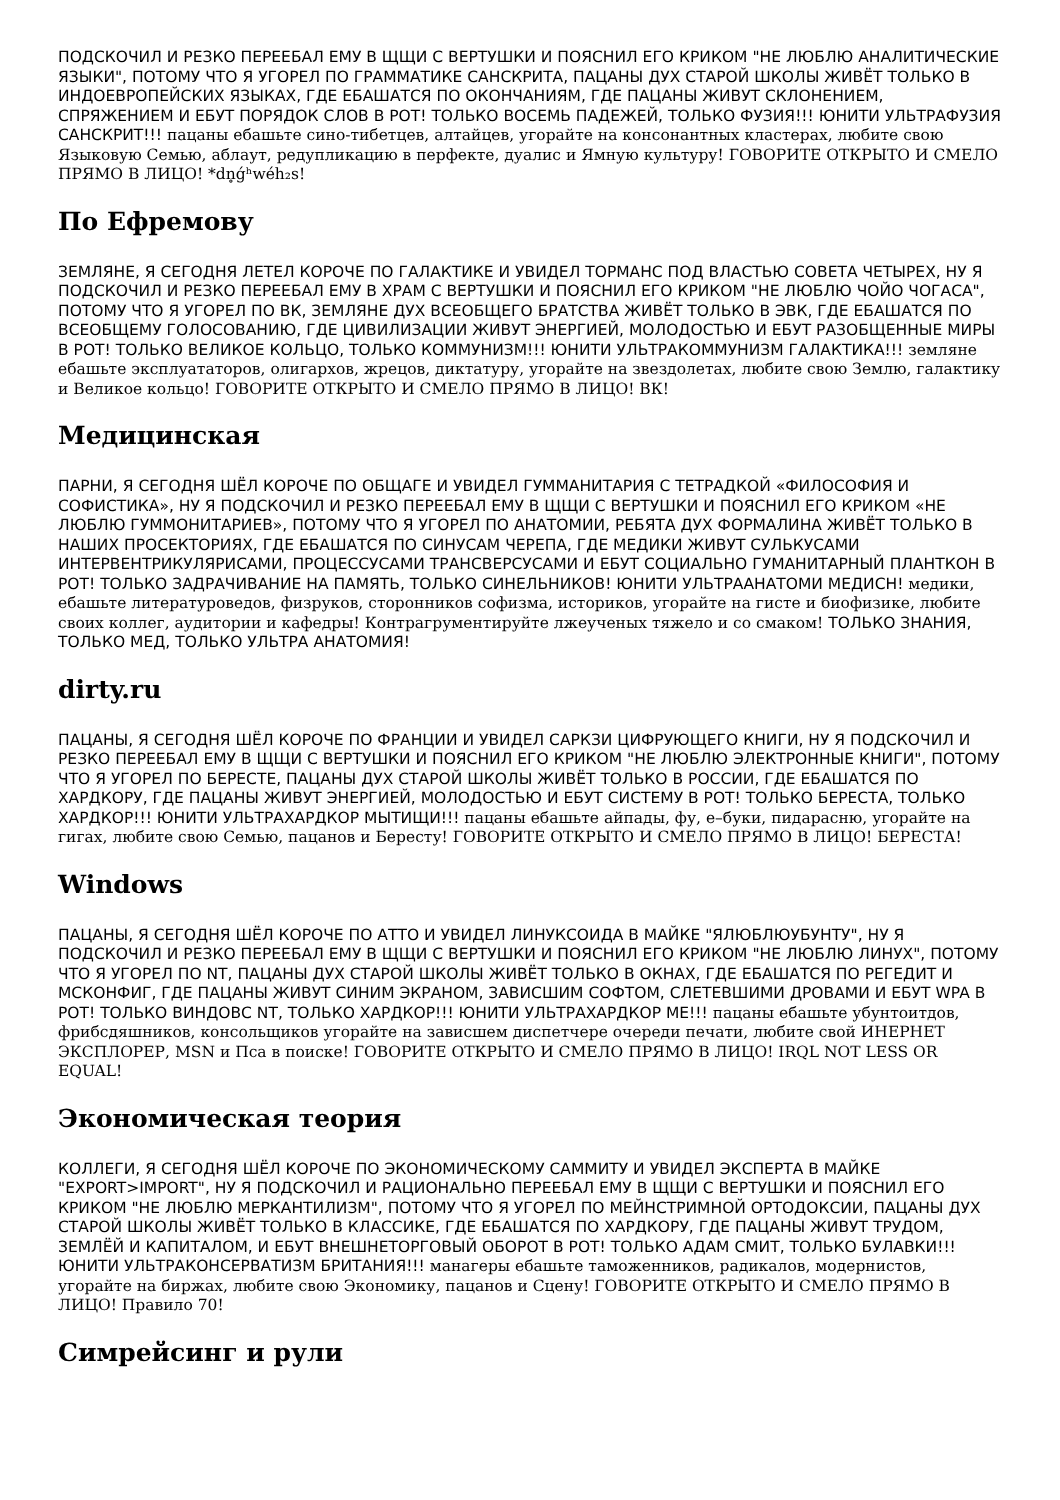ПОДСКОЧИЛ И РЕЗКО ПЕРЕЕБАЛ ЕМУ В ЩЩИ С ВЕРТУШКИ И ПОЯСНИЛ ЕГО КРИКОМ "НЕ ЛЮБЛЮ АНАЛИТИЧЕСКИЕ ЯЗЫКИ", ПОТОМУ ЧТО Я УГОРЕЛ ПО ГРАММАТИКЕ САНСКРИТА, ПАЦАНЫ ДУХ СТАРОЙ ШКОЛЫ ЖИВЁТ ТОЛЬКО В ИНДОЕВРОПЕЙСКИХ ЯЗЫКАХ, ГДЕ ЕБАШАТСЯ ПО ОКОНЧАНИЯМ, ГДЕ ПАЦАНЫ ЖИВУТ СКЛОНЕНИЕМ, СПРЯЖЕНИЕМ И ЕБУТ ПОРЯДОК СЛОВ В РОТ! ТОЛЬКО ВОСЕМЬ ПАДЕЖЕЙ, ТОЛЬКО ФУЗИЯ!!! ЮНИТИ УЛЬТРАФУЗИЯ САНСКРИТ!!! пацаны ебашьте сино-тибетцев, алтайцев, угорайте на консонантных кластерах, любите свою Языковую Семью, аблаут, редупликацию в перфекте, дуалис и Ямную культуру! ГОВОРИТЕ ОТКРЫТО И СМЕЛО ПРЯМО В ЛИЦО! *dn̥ǵʰwéh₂s!
По Ефремову
ЗЕМЛЯНЕ, Я СЕГОДНЯ ЛЕТЕЛ КОРОЧЕ ПО ГАЛАКТИКЕ И УВИДЕЛ ТОРМАНС ПОД ВЛАСТЬЮ СОВЕТА ЧЕТЫРЕХ, НУ Я ПОДСКОЧИЛ И РЕЗКО ПЕРЕЕБАЛ ЕМУ В ХРАМ С ВЕРТУШКИ И ПОЯСНИЛ ЕГО КРИКОМ "НЕ ЛЮБЛЮ ЧОЙО ЧОГАСА", ПОТОМУ ЧТО Я УГОРЕЛ ПО ВК, ЗЕМЛЯНЕ ДУХ ВСЕОБЩЕГО БРАТСТВА ЖИВЁТ ТОЛЬКО В ЭВК, ГДЕ ЕБАШАТСЯ ПО ВСЕОБЩЕМУ ГОЛОСОВАНИЮ, ГДЕ ЦИВИЛИЗАЦИИ ЖИВУТ ЭНЕРГИЕЙ, МОЛОДОСТЬЮ И ЕБУТ РАЗОБЩЕННЫЕ МИРЫ В РОТ! ТОЛЬКО ВЕЛИКОЕ КОЛЬЦО, ТОЛЬКО КОММУНИЗМ!!! ЮНИТИ УЛЬТРАКОММУНИЗМ ГАЛАКТИКА!!! земляне ебашьте эксплуататоров, олигархов, жрецов, диктатуру, угорайте на звездолетах, любите свою Землю, галактику и Великое кольцо! ГОВОРИТЕ ОТКРЫТО И СМЕЛО ПРЯМО В ЛИЦО! ВК!
Медицинская
ПАРНИ, Я СЕГОДНЯ ШЁЛ КОРОЧЕ ПО ОБЩАГЕ И УВИДЕЛ ГУММАНИТАРИЯ С ТЕТРАДКОЙ «ФИЛОСОФИЯ И СОФИСТИКА», НУ Я ПОДСКОЧИЛ И РЕЗКО ПЕРЕЕБАЛ ЕМУ В ЩЩИ С ВЕРТУШКИ И ПОЯСНИЛ ЕГО КРИКОМ «НЕ ЛЮБЛЮ ГУММОНИТАРИЕВ», ПОТОМУ ЧТО Я УГОРЕЛ ПО АНАТОМИИ, РЕБЯТА ДУХ ФОРМАЛИНА ЖИВЁТ ТОЛЬКО В НАШИХ ПРОСЕКТОРИЯХ, ГДЕ ЕБАШАТСЯ ПО СИНУСАМ ЧЕРЕПА, ГДЕ МЕДИКИ ЖИВУТ СУЛЬКУСАМИ ИНТЕРВЕНТРИКУЛЯРИСАМИ, ПРОЦЕССУСАМИ ТРАНСВЕРСУСАМИ И ЕБУТ СОЦИАЛЬНО ГУМАНИТАРНЫЙ ПЛАНТКОН В РОТ! ТОЛЬКО ЗАДРАЧИВАНИЕ НА ПАМЯТЬ, ТОЛЬКО СИНЕЛЬНИКОВ! ЮНИТИ УЛЬТРААНАТОМИ МЕДИСН! медики, ебашьте литературоведов, физруков, сторонников софизма, историков, угорайте на гисте и биофизике, любите своих коллег, аудитории и кафедры! Контрагрументируйте лжеученых тяжело и со смаком! ТОЛЬКО ЗНАНИЯ, ТОЛЬКО МЕД, ТОЛЬКО УЛЬТРА АНАТОМИЯ!
dirty.ru
ПАЦАНЫ, Я СЕГОДНЯ ШЁЛ КОРОЧЕ ПО ФРАНЦИИ И УВИДЕЛ САРКЗИ ЦИФРУЮЩЕГО КНИГИ, НУ Я ПОДСКОЧИЛ И РЕЗКО ПЕРЕЕБАЛ ЕМУ В ЩЩИ С ВЕРТУШКИ И ПОЯСНИЛ ЕГО КРИКОМ "НЕ ЛЮБЛЮ ЭЛЕКТРОННЫЕ КНИГИ", ПОТОМУ ЧТО Я УГОРЕЛ ПО БЕРЕСТЕ, ПАЦАНЫ ДУХ СТАРОЙ ШКОЛЫ ЖИВЁТ ТОЛЬКО В РОССИИ, ГДЕ ЕБАШАТСЯ ПО ХАРДКОРУ, ГДЕ ПАЦАНЫ ЖИВУТ ЭНЕРГИЕЙ, МОЛОДОСТЬЮ И ЕБУТ СИСТЕМУ В РОТ! ТОЛЬКО БЕРЕСТА, ТОЛЬКО ХАРДКОР!!! ЮНИТИ УЛЬТРАХАРДКОР МЫТИЩИ!!! пацаны ебашьте айпады, фу, е–буки, пидарасню, угорайте на гигах, любите свою Семью, пацанов и Бересту! ГОВОРИТЕ ОТКРЫТО И СМЕЛО ПРЯМО В ЛИЦО! БЕРЕСТА!
Windows
ПАЦАНЫ, Я СЕГОДНЯ ШЁЛ КОРОЧЕ ПО АТТО И УВИДЕЛ ЛИНУКСОИДА В МАЙКЕ "ЯЛЮБЛЮУБУНТУ", НУ Я ПОДСКОЧИЛ И РЕЗКО ПЕРЕЕБАЛ ЕМУ В ЩЩИ С ВЕРТУШКИ И ПОЯСНИЛ ЕГО КРИКОМ "НЕ ЛЮБЛЮ ЛИНУХ", ПОТОМУ ЧТО Я УГОРЕЛ ПО NT, ПАЦАНЫ ДУХ СТАРОЙ ШКОЛЫ ЖИВЁТ ТОЛЬКО В ОКНАХ, ГДЕ ЕБАШАТСЯ ПО РЕГЕДИТ И МСКОНФИГ, ГДЕ ПАЦАНЫ ЖИВУТ СИНИМ ЭКРАНОМ, ЗАВИСШИМ СОФТОМ, СЛЕТЕВШИМИ ДРОВАМИ И ЕБУТ WPA В РОТ! ТОЛЬКО ВИНДОВС NT, ТОЛЬКО ХАРДКОР!!! ЮНИТИ УЛЬТРАХАРДКОР МЕ!!! пацаны ебашьте убунтоитдов, фрибсдяшников, консольщиков угорайте на зависшем диспетчере очереди печати, любите свой ИНЕРНЕТ ЭКСПЛОРЕР, MSN и Пса в поиске! ГОВОРИТЕ ОТКРЫТО И СМЕЛО ПРЯМО В ЛИЦО! IRQL NOT LESS OR EQUAL!
Экономическая теория
КОЛЛЕГИ, Я СЕГОДНЯ ШЁЛ КОРОЧЕ ПО ЭКОНОМИЧЕСКОМУ САММИТУ И УВИДЕЛ ЭКСПЕРТА В МАЙКЕ "EXPORT>IMPORT", НУ Я ПОДСКОЧИЛ И РАЦИОНАЛЬНО ПЕРЕЕБАЛ ЕМУ В ЩЩИ С ВЕРТУШКИ И ПОЯСНИЛ ЕГО КРИКОМ "НЕ ЛЮБЛЮ МЕРКАНТИЛИЗМ", ПОТОМУ ЧТО Я УГОРЕЛ ПО МЕЙНСТРИМНОЙ ОРТОДОКСИИ, ПАЦАНЫ ДУХ СТАРОЙ ШКОЛЫ ЖИВЁТ ТОЛЬКО В КЛАССИКЕ, ГДЕ ЕБАШАТСЯ ПО ХАРДКОРУ, ГДЕ ПАЦАНЫ ЖИВУТ ТРУДОМ, ЗЕМЛЁЙ И КАПИТАЛОМ, И ЕБУТ ВНЕШНЕТОРГОВЫЙ ОБОРОТ В РОТ! ТОЛЬКО АДАМ СМИТ, ТОЛЬКО БУЛАВКИ!!! ЮНИТИ УЛЬТРАКОНСЕРВАТИЗМ БРИТАНИЯ!!! манагеры ебашьте таможенников, радикалов, модернистов, угорайте на биржах, любите свою Экономику, пацанов и Сцену! ГОВОРИТЕ ОТКРЫТО И СМЕЛО ПРЯМО В ЛИЦО! Правило 70!
Симрейсинг и рули